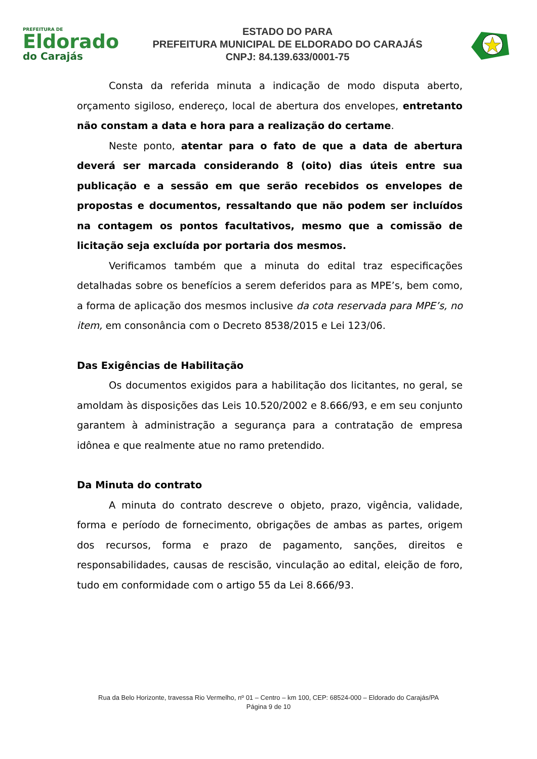PREFEITURA DE
Eldorado
do Carajás
ESTADO DO PARA
PREFEITURA MUNICIPAL DE ELDORADO DO CARAJÁS
CNPJ: 84.139.633/0001-75
Consta da referida minuta a indicação de modo disputa aberto, orçamento sigiloso, endereço, local de abertura dos envelopes, entretanto não constam a data e hora para a realização do certame.
Neste ponto, atentar para o fato de que a data de abertura deverá ser marcada considerando 8 (oito) dias úteis entre sua publicação e a sessão em que serão recebidos os envelopes de propostas e documentos, ressaltando que não podem ser incluídos na contagem os pontos facultativos, mesmo que a comissão de licitação seja excluída por portaria dos mesmos.
Verificamos também que a minuta do edital traz especificações detalhadas sobre os benefícios a serem deferidos para as MPE’s, bem como, a forma de aplicação dos mesmos inclusive da cota reservada para MPE’s, no item, em consonância com o Decreto 8538/2015 e Lei 123/06.
Das Exigências de Habilitação
Os documentos exigidos para a habilitação dos licitantes, no geral, se amoldam às disposições das Leis 10.520/2002 e 8.666/93, e em seu conjunto garantem à administração a segurança para a contratação de empresa idônea e que realmente atue no ramo pretendido.
Da Minuta do contrato
A minuta do contrato descreve o objeto, prazo, vigência, validade, forma e período de fornecimento, obrigações de ambas as partes, origem dos recursos, forma e prazo de pagamento, sanções, direitos e responsabilidades, causas de rescisão, vinculação ao edital, eleição de foro, tudo em conformidade com o artigo 55 da Lei 8.666/93.
Rua da Belo Horizonte, travessa Rio Vermelho, nº 01 – Centro – km 100, CEP: 68524-000 – Eldorado do Carajás/PA
Página 9 de 10